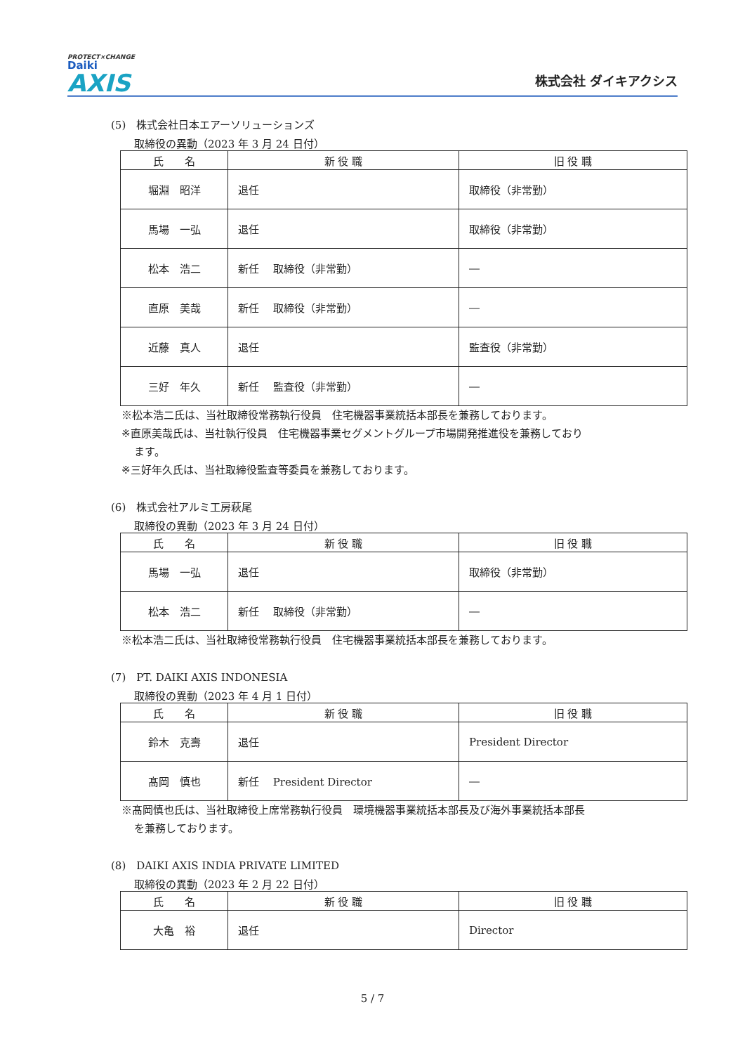PROTECT×CHANGE
Daiki
AXIS
株式会社 ダイキアクシス
(5)　株式会社日本エアーソリューションズ
取締役の異動（2023 年 3 月 24 日付）
| 氏 名 | 新 役 職 | 旧 役 職 |
| --- | --- | --- |
| 堀淵 昭洋 | 退任 | 取締役（非常勤） |
| 馬場 一弘 | 退任 | 取締役（非常勤） |
| 松本 浩二 | 新任 取締役（非常勤） | ― |
| 直原 美哉 | 新任 取締役（非常勤） | ― |
| 近藤 真人 | 退任 | 監査役（非常勤） |
| 三好 年久 | 新任 監査役（非常勤） | ― |
※松本浩二氏は、当社取締役常務執行役員　住宅機器事業統括本部長を兼務しております。
※直原美哉氏は、当社執行役員　住宅機器事業セグメントグループ市場開発推進役を兼務しており
ます。
※三好年久氏は、当社取締役監査等委員を兼務しております。
(6)　株式会社アルミ工房萩尾
取締役の異動（2023 年 3 月 24 日付）
| 氏 名 | 新 役 職 | 旧 役 職 |
| --- | --- | --- |
| 馬場 一弘 | 退任 | 取締役（非常勤） |
| 松本 浩二 | 新任 取締役（非常勤） | ― |
※松本浩二氏は、当社取締役常務執行役員　住宅機器事業統括本部長を兼務しております。
(7)　PT. DAIKI AXIS INDONESIA
取締役の異動（2023 年 4 月 1 日付）
| 氏 名 | 新 役 職 | 旧 役 職 |
| --- | --- | --- |
| 鈴木 克壽 | 退任 | President Director |
| 髙岡 慎也 | 新任 President Director | ― |
※髙岡慎也氏は、当社取締役上席常務執行役員　環境機器事業統括本部長及び海外事業統括本部長
を兼務しております。
(8)　DAIKI AXIS INDIA PRIVATE LIMITED
取締役の異動（2023 年 2 月 22 日付）
| 氏 名 | 新 役 職 | 旧 役 職 |
| --- | --- | --- |
| 大亀 裕 | 退任 | Director |
5 / 7